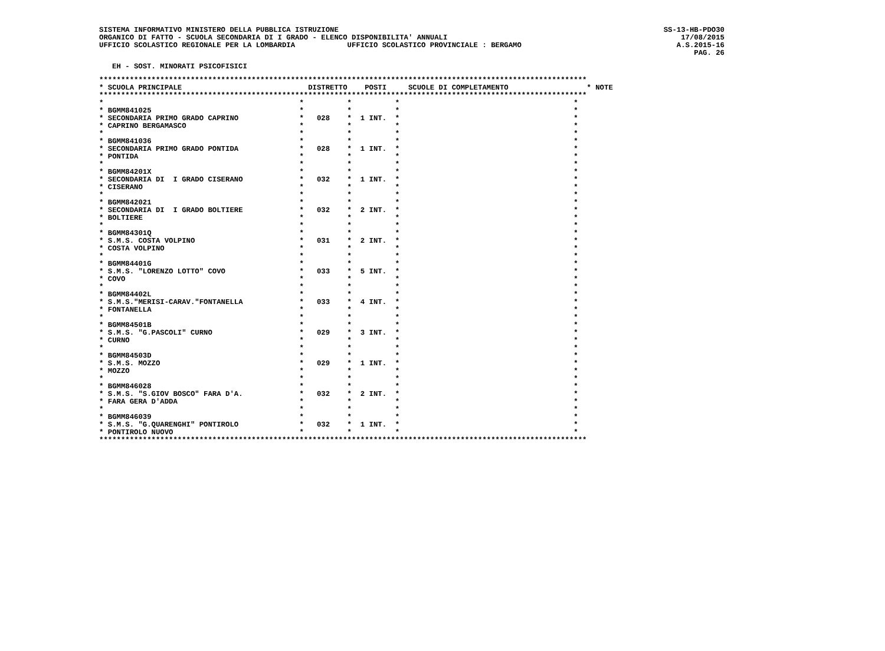SISTEMA INFORMATIVO MINISTERO DELLA PUBBLICA ISTRUZIONE
ORGANICO DI FATTO - SCUOLA SECONDARIA DI I GRADO - ELENCO DISPONIBILITA' ANNUALI
UFFICIO SCOLASTICO REGIONALE PER LA LOMBARDIA            UFFICIO SCOLASTICO PROVINCIALE : BERGAMO
SS-13-HB-PDO30
17/08/2015
A.S.2015-16
PAG. 26
EH - SOST. MINORATI PSICOFISICI
****************************************************************************************************************
* SCUOLA PRINCIPALE                             DISTRETTO    POSTI     SCUOLE DI COMPLETAMENTO                  * NOTE
****************************************************************************************************************
*                                             *          *          *                                        *
* BGMM841025                                  *          *          *                                        *
* SECONDARIA PRIMO GRADO CAPRINO              *   028    *  1 INT.  *                                        *
* CAPRINO BERGAMASCO                          *          *          *                                        *
*                                             *          *          *                                        *
* BGMM841036                                  *          *          *                                        *
* SECONDARIA PRIMO GRADO PONTIDA              *   028    *  1 INT.  *                                        *
* PONTIDA                                     *          *          *                                        *
*                                             *          *          *                                        *
* BGMM84201X                                  *          *          *                                        *
* SECONDARIA DI  I GRADO CISERANO             *   032    *  1 INT.  *                                        *
* CISERANO                                    *          *          *                                        *
*                                             *          *          *                                        *
* BGMM842021                                  *          *          *                                        *
* SECONDARIA DI  I GRADO BOLTIERE             *   032    *  2 INT.  *                                        *
* BOLTIERE                                    *          *          *                                        *
*                                             *          *          *                                        *
* BGMM84301Q                                  *          *          *                                        *
* S.M.S. COSTA VOLPINO                        *   031    *  2 INT.  *                                        *
* COSTA VOLPINO                               *          *          *                                        *
*                                             *          *          *                                        *
* BGMM84401G                                  *          *          *                                        *
* S.M.S. "LORENZO LOTTO" COVO                 *   033    *  5 INT.  *                                        *
* COVO                                        *          *          *                                        *
*                                             *          *          *                                        *
* BGMM84402L                                  *          *          *                                        *
* S.M.S."MERISI-CARAV."FONTANELLA             *   033    *  4 INT.  *                                        *
* FONTANELLA                                  *          *          *                                        *
*                                             *          *          *                                        *
* BGMM84501B                                  *          *          *                                        *
* S.M.S. "G.PASCOLI" CURNO                    *   029    *  3 INT.  *                                        *
* CURNO                                       *          *          *                                        *
*                                             *          *          *                                        *
* BGMM84503D                                  *          *          *                                        *
* S.M.S. MOZZO                                *   029    *  1 INT.  *                                        *
* MOZZO                                       *          *          *                                        *
*                                             *          *          *                                        *
* BGMM846028                                  *          *          *                                        *
* S.M.S. "S.GIOV BOSCO" FARA D'A.             *   032    *  2 INT.  *                                        *
* FARA GERA D'ADDA                            *          *          *                                        *
*                                             *          *          *                                        *
* BGMM846039                                  *          *          *                                        *
* S.M.S. "G.QUARENGHI" PONTIROLO              *   032    *  1 INT.  *                                        *
* PONTIROLO NUOVO                             *          *          *                                        *
****************************************************************************************************************